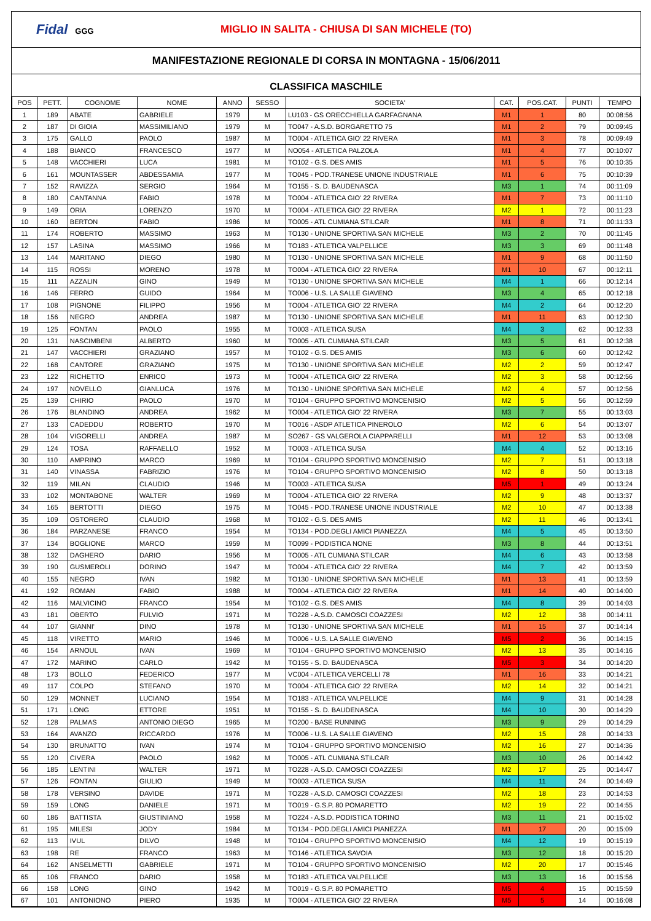Fidal GGG
MIGLIO IN SALITA - CHIUSA DI SAN MICHELE (TO)
MANIFESTAZIONE REGIONALE DI CORSA IN MONTAGNA - 15/06/2011
CLASSIFICA MASCHILE
| POS | PETT. | COGNOME | NOME | ANNO | SESSO | SOCIETA' | CAT. | POS.CAT. | PUNTI | TEMPO |
| --- | --- | --- | --- | --- | --- | --- | --- | --- | --- | --- |
| 1 | 189 | ABATE | GABRIELE | 1979 | M | LU103 - GS ORECCHIELLA GARFAGNANA | M1 | 1 | 80 | 00:08:56 |
| 2 | 187 | DI GIOIA | MASSIMILIANO | 1979 | M | TO047 - A.S.D. BORGARETTO 75 | M1 | 2 | 79 | 00:09:45 |
| 3 | 175 | GALLO | PAOLO | 1987 | M | TO004 - ATLETICA GIO' 22 RIVERA | M1 | 3 | 78 | 00:09:49 |
| 4 | 188 | BIANCO | FRANCESCO | 1977 | M | NO054 - ATLETICA PALZOLA | M1 | 4 | 77 | 00:10:07 |
| 5 | 148 | VACCHIERI | LUCA | 1981 | M | TO102 - G.S. DES AMIS | M1 | 5 | 76 | 00:10:35 |
| 6 | 161 | MOUNTASSER | ABDESSAMIA | 1977 | M | TO045 - POD.TRANESE UNIONE INDUSTRIALE | M1 | 6 | 75 | 00:10:39 |
| 7 | 152 | RAVIZZA | SERGIO | 1964 | M | TO155 - S. D. BAUDENASCA | M3 | 1 | 74 | 00:11:09 |
| 8 | 180 | CANTANNA | FABIO | 1978 | M | TO004 - ATLETICA GIO' 22 RIVERA | M1 | 7 | 73 | 00:11:10 |
| 9 | 149 | ORIA | LORENZO | 1970 | M | TO004 - ATLETICA GIO' 22 RIVERA | M2 | 1 | 72 | 00:11:23 |
| 10 | 160 | BERTON | FABIO | 1986 | M | TO005 - ATL CUMIANA STILCAR | M1 | 8 | 71 | 00:11:33 |
| 11 | 174 | ROBERTO | MASSIMO | 1963 | M | TO130 - UNIONE SPORTIVA SAN MICHELE | M3 | 2 | 70 | 00:11:45 |
| 12 | 157 | LASINA | MASSIMO | 1966 | M | TO183 - ATLETICA VALPELLICE | M3 | 3 | 69 | 00:11:48 |
| 13 | 144 | MARITANO | DIEGO | 1980 | M | TO130 - UNIONE SPORTIVA SAN MICHELE | M1 | 9 | 68 | 00:11:50 |
| 14 | 115 | ROSSI | MORENO | 1978 | M | TO004 - ATLETICA GIO' 22 RIVERA | M1 | 10 | 67 | 00:12:11 |
| 15 | 111 | AZZALIN | GINO | 1949 | M | TO130 - UNIONE SPORTIVA SAN MICHELE | M4 | 1 | 66 | 00:12:14 |
| 16 | 146 | FERRO | GUIDO | 1964 | M | TO006 - U.S. LA SALLE GIAVENO | M3 | 4 | 65 | 00:12:18 |
| 17 | 108 | PIGNONE | FILIPPO | 1956 | M | TO004 - ATLETICA GIO' 22 RIVERA | M4 | 2 | 64 | 00:12:20 |
| 18 | 156 | NEGRO | ANDREA | 1987 | M | TO130 - UNIONE SPORTIVA SAN MICHELE | M1 | 11 | 63 | 00:12:30 |
| 19 | 125 | FONTAN | PAOLO | 1955 | M | TO003 - ATLETICA SUSA | M4 | 3 | 62 | 00:12:33 |
| 20 | 131 | NASCIMBENI | ALBERTO | 1960 | M | TO005 - ATL CUMIANA STILCAR | M3 | 5 | 61 | 00:12:38 |
| 21 | 147 | VACCHIERI | GRAZIANO | 1957 | M | TO102 - G.S. DES AMIS | M3 | 6 | 60 | 00:12:42 |
| 22 | 168 | CANTORE | GRAZIANO | 1975 | M | TO130 - UNIONE SPORTIVA SAN MICHELE | M2 | 2 | 59 | 00:12:47 |
| 23 | 122 | RICHETTO | ENRICO | 1973 | M | TO004 - ATLETICA GIO' 22 RIVERA | M2 | 3 | 58 | 00:12:56 |
| 24 | 197 | NOVELLO | GIANLUCA | 1976 | M | TO130 - UNIONE SPORTIVA SAN MICHELE | M2 | 4 | 57 | 00:12:56 |
| 25 | 139 | CHIRIO | PAOLO | 1970 | M | TO104 - GRUPPO SPORTIVO MONCENISIO | M2 | 5 | 56 | 00:12:59 |
| 26 | 176 | BLANDINO | ANDREA | 1962 | M | TO004 - ATLETICA GIO' 22 RIVERA | M3 | 7 | 55 | 00:13:03 |
| 27 | 133 | CADEDDU | ROBERTO | 1970 | M | TO016 - ASDP ATLETICA PINEROLO | M2 | 6 | 54 | 00:13:07 |
| 28 | 104 | VIGORELLI | ANDREA | 1987 | M | SO267 - GS VALGEROLA CIAPPARELLI | M1 | 12 | 53 | 00:13:08 |
| 29 | 124 | TOSA | RAFFAELLO | 1952 | M | TO003 - ATLETICA SUSA | M4 | 4 | 52 | 00:13:16 |
| 30 | 110 | AMPRINO | MARCO | 1969 | M | TO104 - GRUPPO SPORTIVO MONCENISIO | M2 | 7 | 51 | 00:13:18 |
| 31 | 140 | VINASSA | FABRIZIO | 1976 | M | TO104 - GRUPPO SPORTIVO MONCENISIO | M2 | 8 | 50 | 00:13:18 |
| 32 | 119 | MILAN | CLAUDIO | 1946 | M | TO003 - ATLETICA SUSA | M5 | 1 | 49 | 00:13:24 |
| 33 | 102 | MONTABONE | WALTER | 1969 | M | TO004 - ATLETICA GIO' 22 RIVERA | M2 | 9 | 48 | 00:13:37 |
| 34 | 165 | BERTOTTI | DIEGO | 1975 | M | TO045 - POD.TRANESE UNIONE INDUSTRIALE | M2 | 10 | 47 | 00:13:38 |
| 35 | 109 | OSTORERO | CLAUDIO | 1968 | M | TO102 - G.S. DES AMIS | M2 | 11 | 46 | 00:13:41 |
| 36 | 184 | PARZANESE | FRANCO | 1954 | M | TO134 - POD.DEGLI AMICI PIANEZZA | M4 | 5 | 45 | 00:13:50 |
| 37 | 134 | BOGLIONE | MARCO | 1959 | M | TO099 - PODISTICA NONE | M3 | 8 | 44 | 00:13:51 |
| 38 | 132 | DAGHERO | DARIO | 1956 | M | TO005 - ATL CUMIANA STILCAR | M4 | 6 | 43 | 00:13:58 |
| 39 | 190 | GUSMEROLI | DORINO | 1947 | M | TO004 - ATLETICA GIO' 22 RIVERA | M4 | 7 | 42 | 00:13:59 |
| 40 | 155 | NEGRO | IVAN | 1982 | M | TO130 - UNIONE SPORTIVA SAN MICHELE | M1 | 13 | 41 | 00:13:59 |
| 41 | 192 | ROMAN | FABIO | 1988 | M | TO004 - ATLETICA GIO' 22 RIVERA | M1 | 14 | 40 | 00:14:00 |
| 42 | 116 | MALVICINO | FRANCO | 1954 | M | TO102 - G.S. DES AMIS | M4 | 8 | 39 | 00:14:03 |
| 43 | 181 | OBERTO | FULVIO | 1971 | M | TO228 - A.S.D. CAMOSCI COAZZESI | M2 | 12 | 38 | 00:14:11 |
| 44 | 107 | GIANNI' | DINO | 1978 | M | TO130 - UNIONE SPORTIVA SAN MICHELE | M1 | 15 | 37 | 00:14:14 |
| 45 | 118 | VIRETTO | MARIO | 1946 | M | TO006 - U.S. LA SALLE GIAVENO | M5 | 2 | 36 | 00:14:15 |
| 46 | 154 | ARNOUL | IVAN | 1969 | M | TO104 - GRUPPO SPORTIVO MONCENISIO | M2 | 13 | 35 | 00:14:16 |
| 47 | 172 | MARINO | CARLO | 1942 | M | TO155 - S. D. BAUDENASCA | M5 | 3 | 34 | 00:14:20 |
| 48 | 173 | BOLLO | FEDERICO | 1977 | M | VC004 - ATLETICA VERCELLI 78 | M1 | 16 | 33 | 00:14:21 |
| 49 | 117 | COLPO | STEFANO | 1970 | M | TO004 - ATLETICA GIO' 22 RIVERA | M2 | 14 | 32 | 00:14:21 |
| 50 | 129 | MONNET | LUCIANO | 1954 | M | TO183 - ATLETICA VALPELLICE | M4 | 9 | 31 | 00:14:28 |
| 51 | 171 | LONG | ETTORE | 1951 | M | TO155 - S. D. BAUDENASCA | M4 | 10 | 30 | 00:14:29 |
| 52 | 128 | PALMAS | ANTONIO DIEGO | 1965 | M | TO200 - BASE RUNNING | M3 | 9 | 29 | 00:14:29 |
| 53 | 164 | AVANZO | RICCARDO | 1976 | M | TO006 - U.S. LA SALLE GIAVENO | M2 | 15 | 28 | 00:14:33 |
| 54 | 130 | BRUNATTO | IVAN | 1974 | M | TO104 - GRUPPO SPORTIVO MONCENISIO | M2 | 16 | 27 | 00:14:36 |
| 55 | 120 | CIVERA | PAOLO | 1962 | M | TO005 - ATL CUMIANA STILCAR | M3 | 10 | 26 | 00:14:42 |
| 56 | 185 | LENTINI | WALTER | 1971 | M | TO228 - A.S.D. CAMOSCI COAZZESI | M2 | 17 | 25 | 00:14:47 |
| 57 | 126 | FONTAN | GIULIO | 1949 | M | TO003 - ATLETICA SUSA | M4 | 11 | 24 | 00:14:49 |
| 58 | 178 | VERSINO | DAVIDE | 1971 | M | TO228 - A.S.D. CAMOSCI COAZZESI | M2 | 18 | 23 | 00:14:53 |
| 59 | 159 | LONG | DANIELE | 1971 | M | TO019 - G.S.P. 80 POMARETTO | M2 | 19 | 22 | 00:14:55 |
| 60 | 186 | BATTISTA | GIUSTINIANO | 1958 | M | TO224 - A.S.D. PODISTICA TORINO | M3 | 11 | 21 | 00:15:02 |
| 61 | 195 | MILESI | JODY | 1984 | M | TO134 - POD.DEGLI AMICI PIANEZZA | M1 | 17 | 20 | 00:15:09 |
| 62 | 113 | IVUL | DILVO | 1948 | M | TO104 - GRUPPO SPORTIVO MONCENISIO | M4 | 12 | 19 | 00:15:19 |
| 63 | 198 | RE | FRANCO | 1963 | M | TO146 - ATLETICA SAVOIA | M3 | 12 | 18 | 00:15:20 |
| 64 | 162 | ANSELMETTI | GABRIELE | 1971 | M | TO104 - GRUPPO SPORTIVO MONCENISIO | M2 | 20 | 17 | 00:15:46 |
| 65 | 106 | FRANCO | DARIO | 1958 | M | TO183 - ATLETICA VALPELLICE | M3 | 13 | 16 | 00:15:56 |
| 66 | 158 | LONG | GINO | 1942 | M | TO019 - G.S.P. 80 POMARETTO | M5 | 4 | 15 | 00:15:59 |
| 67 | 101 | ANTONIONO | PIERO | 1935 | M | TO004 - ATLETICA GIO' 22 RIVERA | M5 | 5 | 14 | 00:16:08 |